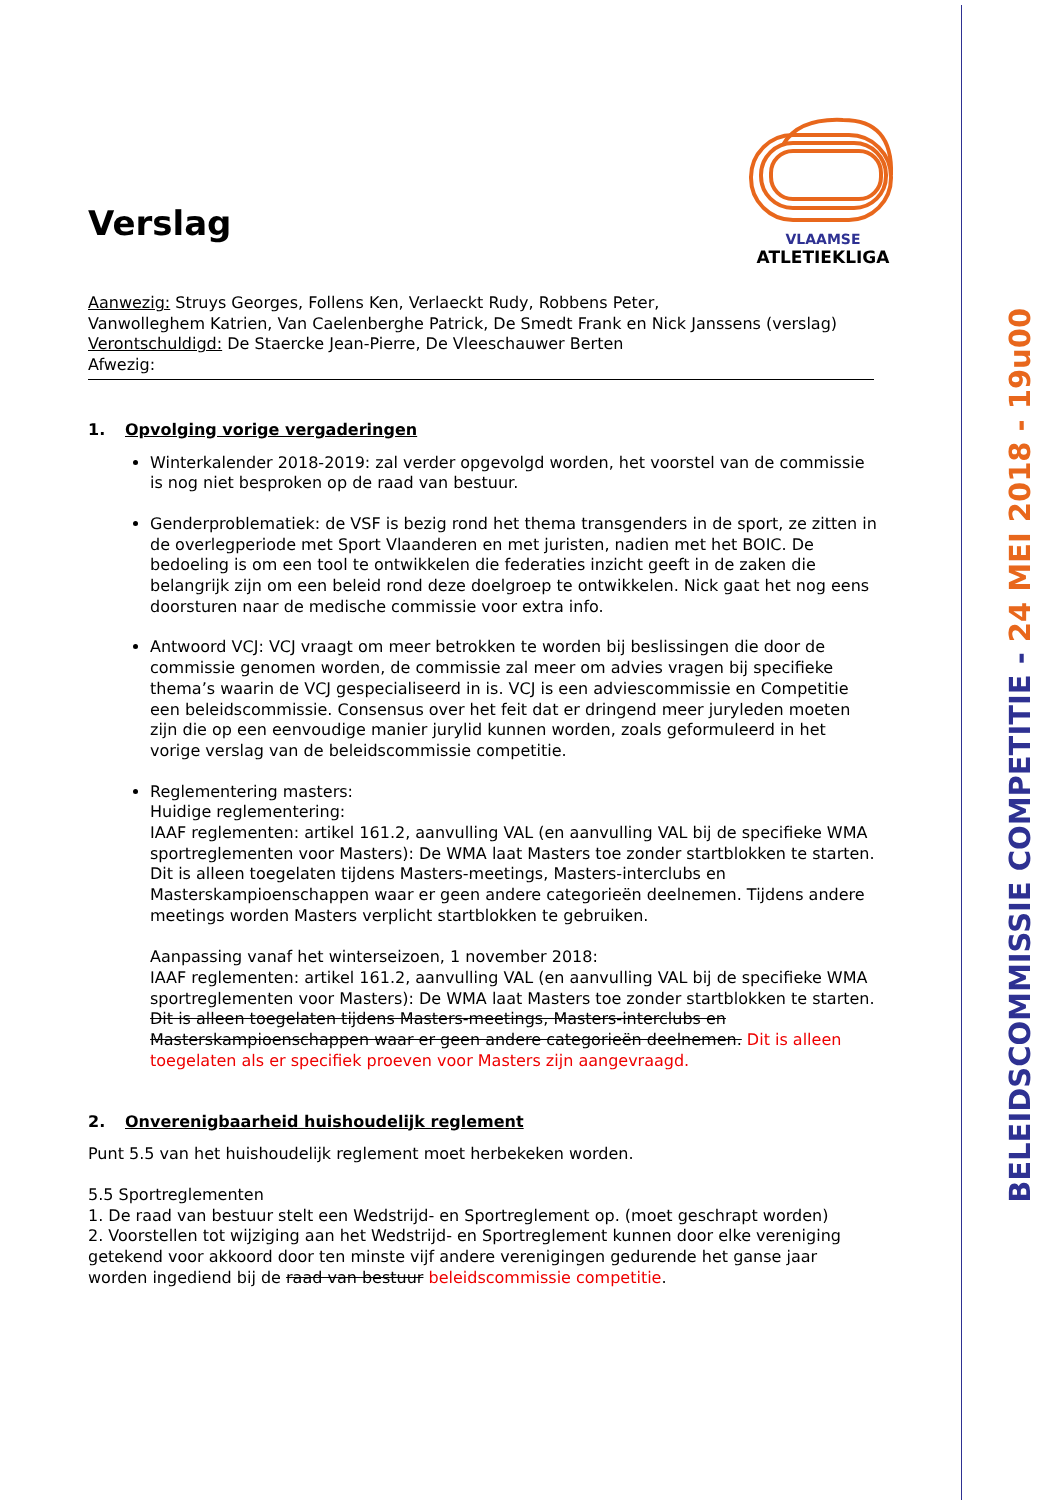BELEIDSCOMMISSIE COMPETITIE - 24 MEI 2018 - 19u00
Verslag
VLAAMSE
ATLETIEKLIGA
Aanwezig: Struys Georges, Follens Ken, Verlaeckt Rudy, Robbens Peter,
Vanwolleghem Katrien, Van Caelenberghe Patrick, De Smedt Frank en Nick Janssens (verslag)
Verontschuldigd: De Staercke Jean-Pierre, De Vleeschauwer Berten
Afwezig:
1. Opvolging vorige vergaderingen
Winterkalender 2018-2019: zal verder opgevolgd worden, het voorstel van de commissie is nog niet besproken op de raad van bestuur.
Genderproblematiek: de VSF is bezig rond het thema transgenders in de sport, ze zitten in de overlegperiode met Sport Vlaanderen en met juristen, nadien met het BOIC. De bedoeling is om een tool te ontwikkelen die federaties inzicht geeft in de zaken die belangrijk zijn om een beleid rond deze doelgroep te ontwikkelen. Nick gaat het nog eens doorsturen naar de medische commissie voor extra info.
Antwoord VCJ: VCJ vraagt om meer betrokken te worden bij beslissingen die door de commissie genomen worden, de commissie zal meer om advies vragen bij specifieke thema’s waarin de VCJ gespecialiseerd in is. VCJ is een adviescommissie en Competitie een beleidscommissie. Consensus over het feit dat er dringend meer juryleden moeten zijn die op een eenvoudige manier jurylid kunnen worden, zoals geformuleerd in het vorige verslag van de beleidscommissie competitie.
Reglementering masters:
Huidige reglementering:
IAAF reglementen: artikel 161.2, aanvulling VAL (en aanvulling VAL bij de specifieke WMA sportreglementen voor Masters): De WMA laat Masters toe zonder startblokken te starten. Dit is alleen toegelaten tijdens Masters-meetings, Masters-interclubs en Masterskampioenschappen waar er geen andere categorieën deelnemen. Tijdens andere meetings worden Masters verplicht startblokken te gebruiken.
Aanpassing vanaf het winterseizoen, 1 november 2018:
IAAF reglementen: artikel 161.2, aanvulling VAL (en aanvulling VAL bij de specifieke WMA sportreglementen voor Masters): De WMA laat Masters toe zonder startblokken te starten. Dit is alleen toegelaten tijdens Masters-meetings, Masters-interclubs en Masterskampioenschappen waar er geen andere categorieën deelnemen. Dit is alleen toegelaten als er specifiek proeven voor Masters zijn aangevraagd.
2. Onverenigbaarheid huishoudelijk reglement
Punt 5.5 van het huishoudelijk reglement moet herbekeken worden.
5.5 Sportreglementen
1. De raad van bestuur stelt een Wedstrijd- en Sportreglement op. (moet geschrapt worden)
2. Voorstellen tot wijziging aan het Wedstrijd- en Sportreglement kunnen door elke vereniging getekend voor akkoord door ten minste vijf andere verenigingen gedurende het ganse jaar worden ingediend bij de raad van bestuur beleidscommissie competitie.